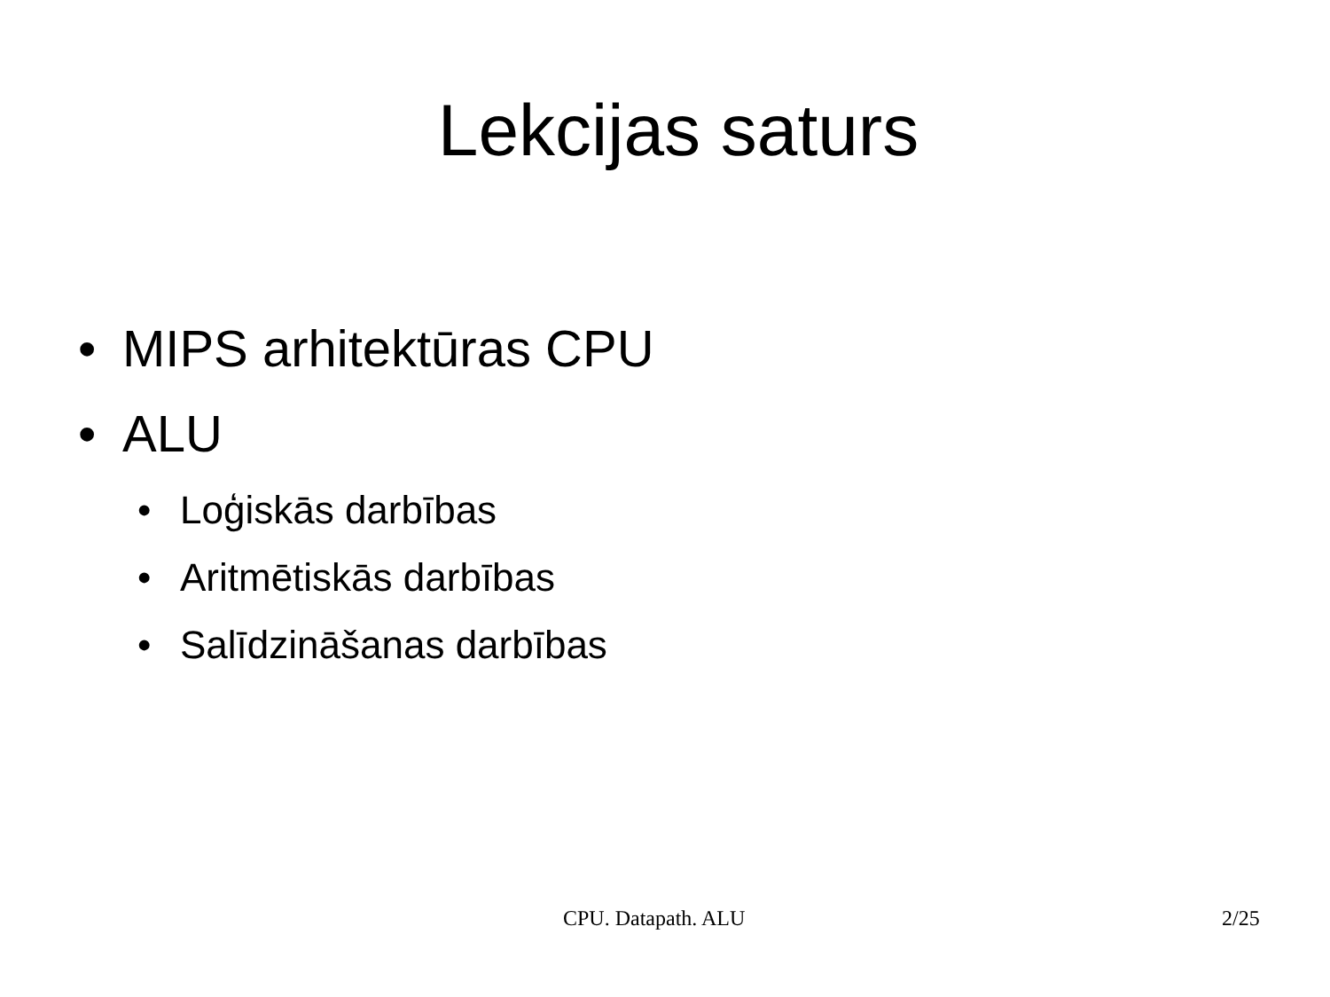Lekcijas saturs
• MIPS arhitektūras CPU
• ALU
• Loģiskās darbības
• Aritmētiskās darbības
• Salīdzināšanas darbības
CPU. Datapath. ALU 2/25